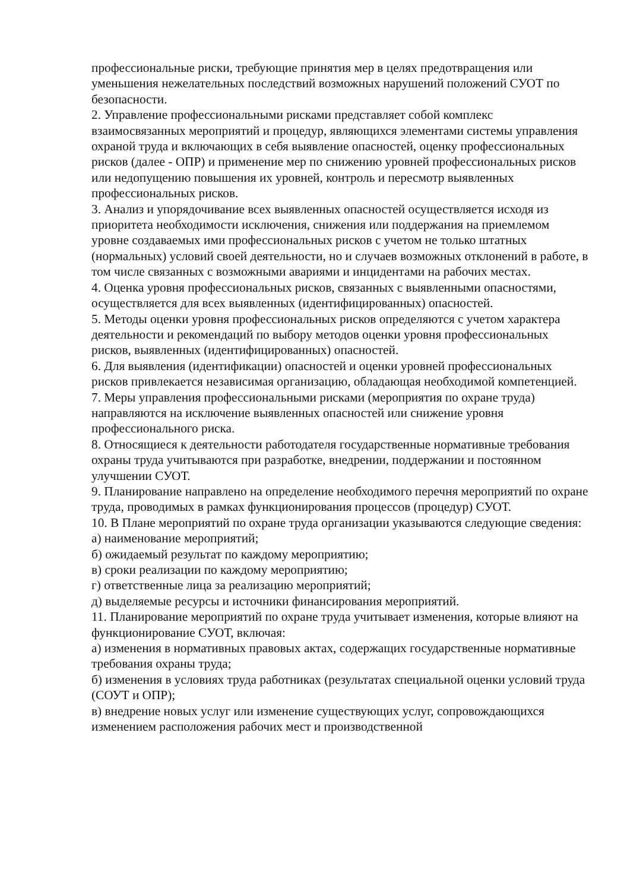профессиональные риски, требующие принятия мер в целях предотвращения или уменьшения нежелательных последствий возможных нарушений положений СУОТ по безопасности.
2. Управление профессиональными рисками представляет собой комплекс взаимосвязанных мероприятий и процедур, являющихся элементами системы управления охраной труда и включающих в себя выявление опасностей, оценку профессиональных рисков (далее - ОПР) и применение мер по снижению уровней профессиональных рисков или недопущению повышения их уровней, контроль и пересмотр выявленных профессиональных рисков.
3. Анализ и упорядочивание всех выявленных опасностей осуществляется исходя из приоритета необходимости исключения, снижения или поддержания на приемлемом уровне создаваемых ими профессиональных рисков с учетом не только штатных (нормальных) условий своей деятельности, но и случаев возможных отклонений в работе, в том числе связанных с возможными авариями и инцидентами на рабочих местах.
4. Оценка уровня профессиональных рисков, связанных с выявленными опасностями, осуществляется для всех выявленных (идентифицированных) опасностей.
5. Методы оценки уровня профессиональных рисков определяются с учетом характера деятельности и рекомендаций по выбору методов оценки уровня профессиональных рисков, выявленных (идентифицированных) опасностей.
6. Для выявления (идентификации) опасностей и оценки уровней профессиональных рисков привлекается независимая организацию, обладающая необходимой компетенцией.
7. Меры управления профессиональными рисками (мероприятия по охране труда) направляются на исключение выявленных опасностей или снижение уровня профессионального риска.
8. Относящиеся к деятельности работодателя государственные нормативные требования охраны труда учитываются при разработке, внедрении, поддержании и постоянном улучшении СУОТ.
9. Планирование направлено на определение необходимого перечня мероприятий по охране труда, проводимых в рамках функционирования процессов (процедур) СУОТ.
10. В Плане мероприятий по охране труда организации указываются следующие сведения:
а) наименование мероприятий;
б) ожидаемый результат по каждому мероприятию;
в) сроки реализации по каждому мероприятию;
г) ответственные лица за реализацию мероприятий;
д) выделяемые ресурсы и источники финансирования мероприятий.
11. Планирование мероприятий по охране труда учитывает изменения, которые влияют на функционирование СУОТ, включая:
а) изменения в нормативных правовых актах, содержащих государственные нормативные требования охраны труда;
б) изменения в условиях труда работниках (результатах специальной оценки условий труда (СОУТ и ОПР);
в) внедрение новых услуг или изменение существующих услуг, сопровождающихся изменением расположения рабочих мест и производственной